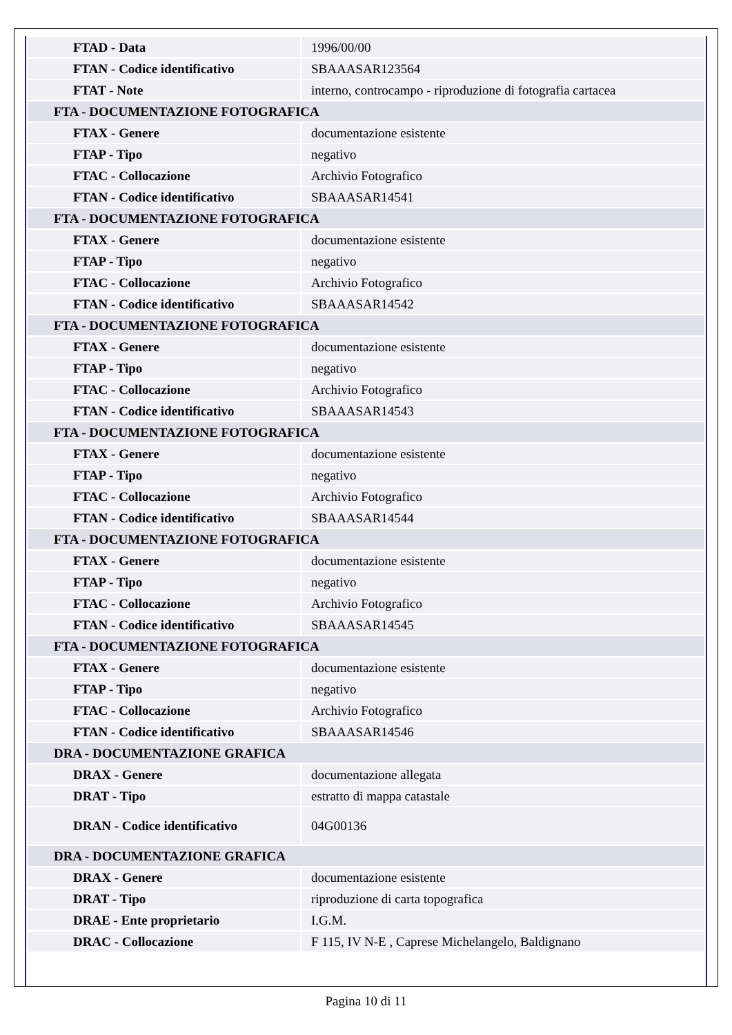| FTAD - Data | 1996/00/00 |
| FTAN - Codice identificativo | SBAAASAR123564 |
| FTAT - Note | interno, controcampo - riproduzione di fotografia cartacea |
| FTA - DOCUMENTAZIONE FOTOGRAFICA | |
| FTAX - Genere | documentazione esistente |
| FTAP - Tipo | negativo |
| FTAC - Collocazione | Archivio Fotografico |
| FTAN - Codice identificativo | SBAAASAR14541 |
| FTA - DOCUMENTAZIONE FOTOGRAFICA | |
| FTAX - Genere | documentazione esistente |
| FTAP - Tipo | negativo |
| FTAC - Collocazione | Archivio Fotografico |
| FTAN - Codice identificativo | SBAAASAR14542 |
| FTA - DOCUMENTAZIONE FOTOGRAFICA | |
| FTAX - Genere | documentazione esistente |
| FTAP - Tipo | negativo |
| FTAC - Collocazione | Archivio Fotografico |
| FTAN - Codice identificativo | SBAAASAR14543 |
| FTA - DOCUMENTAZIONE FOTOGRAFICA | |
| FTAX - Genere | documentazione esistente |
| FTAP - Tipo | negativo |
| FTAC - Collocazione | Archivio Fotografico |
| FTAN - Codice identificativo | SBAAASAR14544 |
| FTA - DOCUMENTAZIONE FOTOGRAFICA | |
| FTAX - Genere | documentazione esistente |
| FTAP - Tipo | negativo |
| FTAC - Collocazione | Archivio Fotografico |
| FTAN - Codice identificativo | SBAAASAR14545 |
| FTA - DOCUMENTAZIONE FOTOGRAFICA | |
| FTAX - Genere | documentazione esistente |
| FTAP - Tipo | negativo |
| FTAC - Collocazione | Archivio Fotografico |
| FTAN - Codice identificativo | SBAAASAR14546 |
| DRA - DOCUMENTAZIONE GRAFICA | |
| DRAX - Genere | documentazione allegata |
| DRAT - Tipo | estratto di mappa catastale |
| DRAN - Codice identificativo | 04G00136 |
| DRA - DOCUMENTAZIONE GRAFICA | |
| DRAX - Genere | documentazione esistente |
| DRAT - Tipo | riproduzione di carta topografica |
| DRAE - Ente proprietario | I.G.M. |
| DRAC - Collocazione | F 115, IV N-E , Caprese Michelangelo, Baldignano |
Pagina 10 di 11